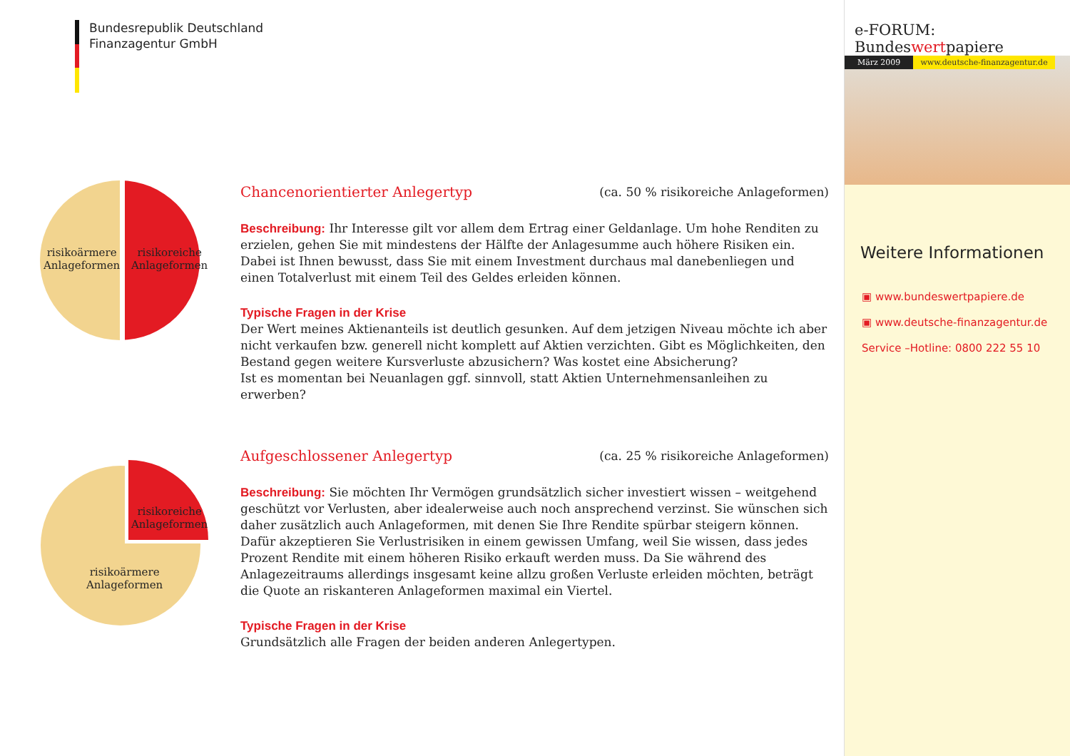Bundesrepublik Deutschland
Finanzagentur GmbH
risikoärmere
Anlageformen
risikoreiche
Anlageformen
Chancenorientierter Anlegertyp (ca. 50 % risikoreiche Anlageformen)
Beschreibung: Ihr Interesse gilt vor allem dem Ertrag einer Geldanlage. Um hohe Renditen zu erzielen, gehen Sie mit mindestens der Hälfte der Anlagesumme auch höhere Risiken ein. Dabei ist Ihnen bewusst, dass Sie mit einem Investment durchaus mal danebenliegen und einen Totalverlust mit einem Teil des Geldes erleiden können.
Typische Fragen in der Krise
Der Wert meines Aktienanteils ist deutlich gesunken. Auf dem jetzigen Niveau möchte ich aber nicht verkaufen bzw. generell nicht komplett auf Aktien verzichten. Gibt es Möglichkeiten, den Bestand gegen weitere Kursverluste abzusichern? Was kostet eine Absicherung?
Ist es momentan bei Neuanlagen ggf. sinnvoll, statt Aktien Unternehmensanleihen zu erwerben?
risikoreiche
Anlageformen
risikoärmere
Anlageformen
Aufgeschlossener Anlegertyp (ca. 25 % risikoreiche Anlageformen)
Beschreibung: Sie möchten Ihr Vermögen grundsätzlich sicher investiert wissen – weitgehend geschützt vor Verlusten, aber idealerweise auch noch ansprechend verzinst. Sie wünschen sich daher zusätzlich auch Anlageformen, mit denen Sie Ihre Rendite spürbar steigern können. Dafür akzeptieren Sie Verlustrisiken in einem gewissen Umfang, weil Sie wissen, dass jedes Prozent Rendite mit einem höheren Risiko erkauft werden muss. Da Sie während des Anlagezeitraums allerdings insgesamt keine allzu großen Verluste erleiden möchten, beträgt die Quote an riskanteren Anlageformen maximal ein Viertel.
Typische Fragen in der Krise
Grundsätzlich alle Fragen der beiden anderen Anlegertypen.
e-FORUM: Bundeswertpapiere
März 2009 www.deutsche-finanzagentur.de
Weitere Informationen
▣ www.bundeswertpapiere.de
▣ www.deutsche-finanzagentur.de
Service –Hotline: 0800 222 55 10